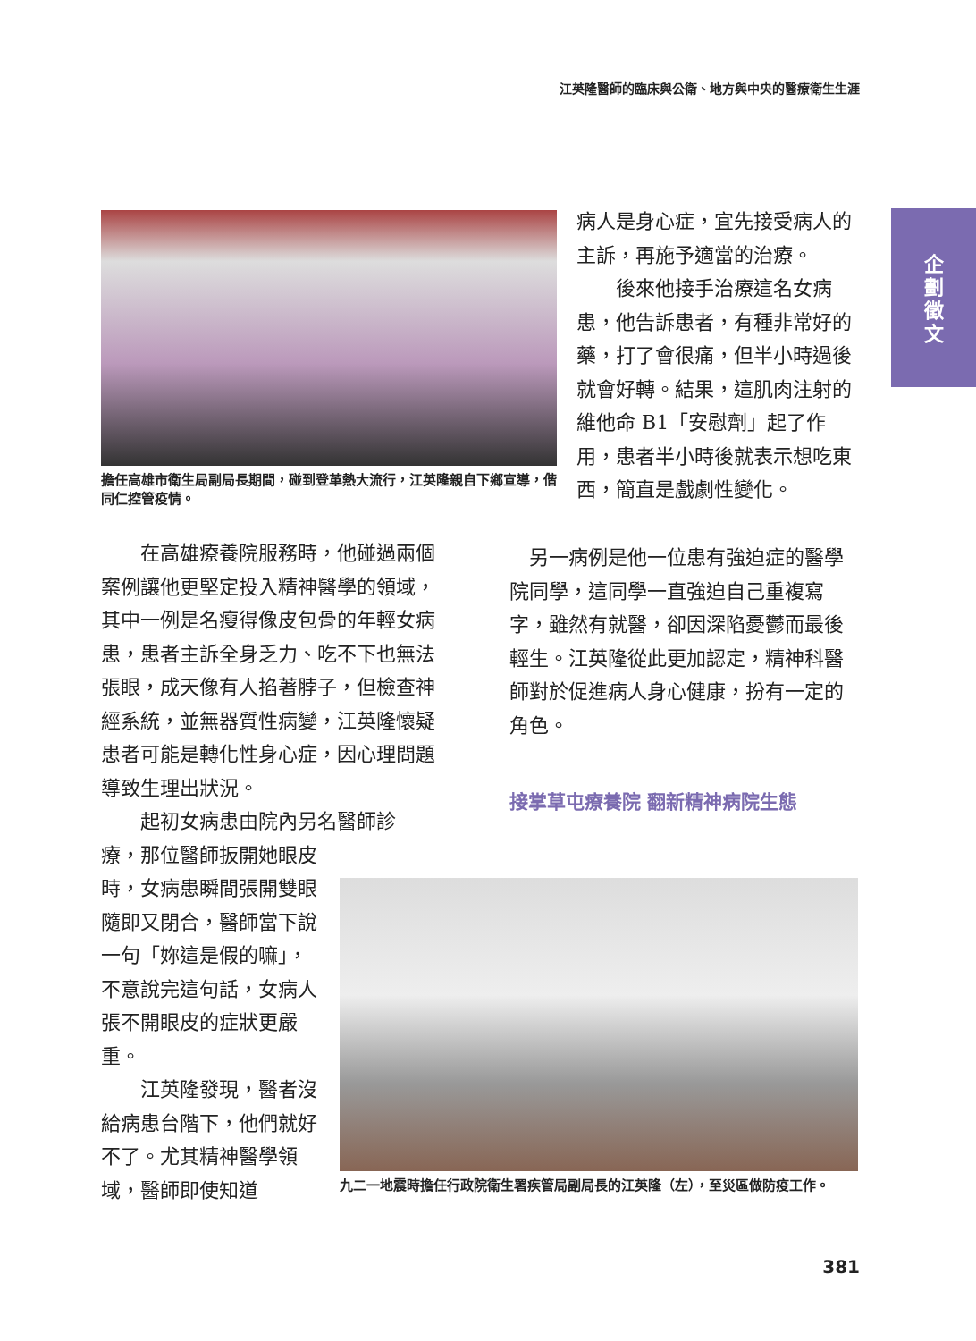江英隆醫師的臨床與公衛、地方與中央的醫療衛生生涯
企
劃
徵
文
擔任高雄市衛生局副局長期間，碰到登革熱大流行，江英隆親自下鄉宣導，偕同仁控管疫情。
病人是身心症，宜先接受病人的主訴，再施予適當的治療。
　　後來他接手治療這名女病患，他告訴患者，有種非常好的藥，打了會很痛，但半小時過後就會好轉。結果，這肌肉注射的維他命 B1「安慰劑」起了作用，患者半小時後就表示想吃東西，簡直是戲劇性變化。
　　在高雄療養院服務時，他碰過兩個案例讓他更堅定投入精神醫學的領域，其中一例是名瘦得像皮包骨的年輕女病患，患者主訴全身乏力、吃不下也無法張眼，成天像有人掐著脖子，但檢查神經系統，並無器質性病變，江英隆懷疑患者可能是轉化性身心症，因心理問題導致生理出狀況。
　　起初女病患由院內另名醫師診
療，那位醫師扳開她眼皮時，女病患瞬間張開雙眼隨即又閉合，醫師當下說一句「妳這是假的嘛」，不意說完這句話，女病人張不開眼皮的症狀更嚴重。
　　江英隆發現，醫者沒給病患台階下，他們就好不了。尤其精神醫學領域，醫師即使知道
　另一病例是他一位患有強迫症的醫學院同學，這同學一直強迫自己重複寫字，雖然有就醫，卻因深陷憂鬱而最後輕生。江英隆從此更加認定，精神科醫師對於促進病人身心健康，扮有一定的角色。
接掌草屯療養院 翻新精神病院生態
九二一地震時擔任行政院衛生署疾管局副局長的江英隆（左），至災區做防疫工作。
381